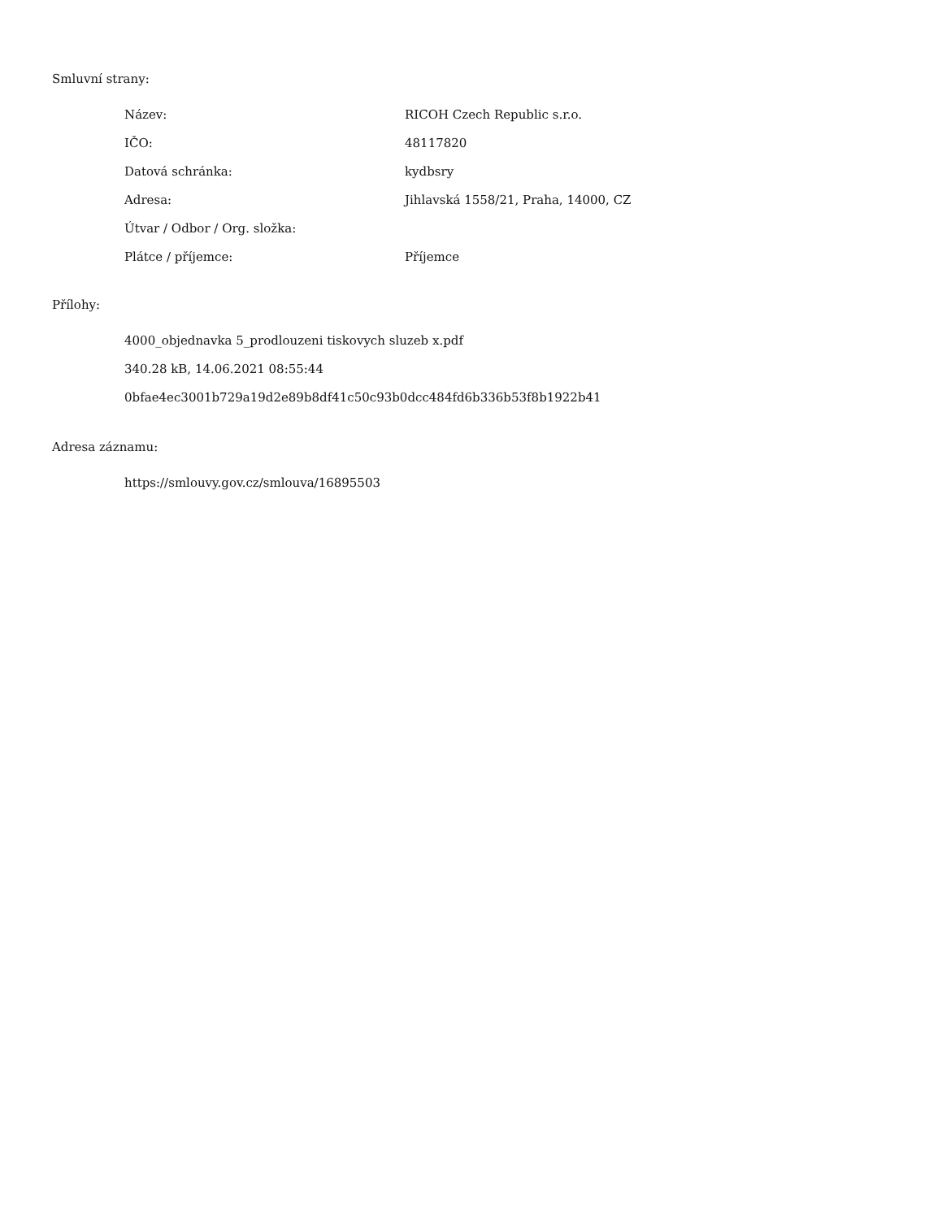Smluvní strany:
| Název: | RICOH Czech Republic s.r.o. |
| IČO: | 48117820 |
| Datová schránka: | kydbsry |
| Adresa: | Jihlavská 1558/21, Praha, 14000, CZ |
| Útvar / Odbor / Org. složka: | |
| Plátce / příjemce: | Příjemce |
Přílohy:
4000_objednavka 5_prodlouzeni tiskovych sluzeb x.pdf
340.28 kB, 14.06.2021 08:55:44
0bfae4ec3001b729a19d2e89b8df41c50c93b0dcc484fd6b336b53f8b1922b41
Adresa záznamu:
https://smlouvy.gov.cz/smlouva/16895503